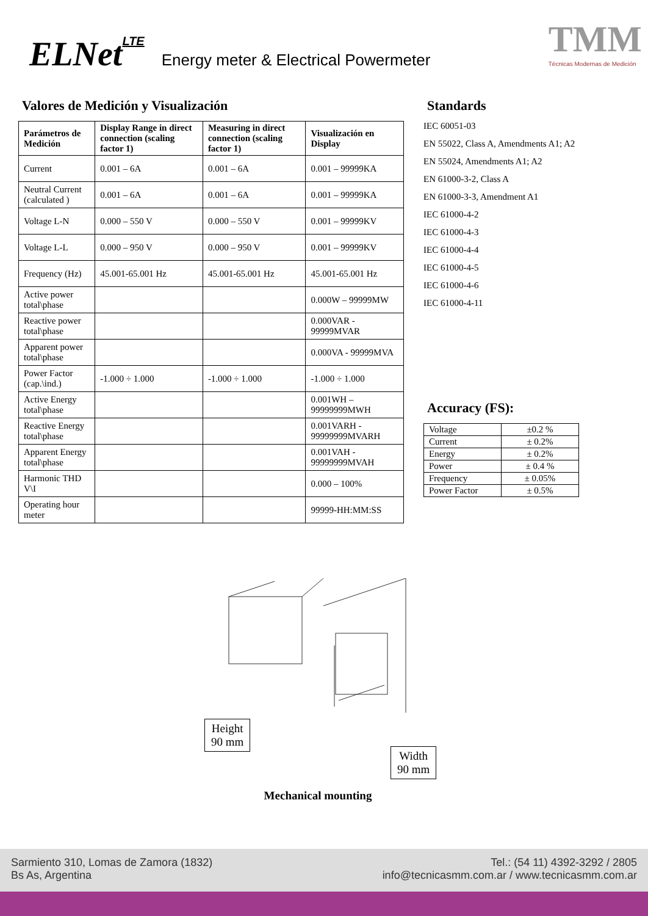ELNetLTE Energy meter & Electrical Powermeter
TMM
Técnicas Modernas de Medición
Valores de Medición y Visualización
| Parámetros de Medición | Display Range in direct connection (scaling factor 1) | Measuring in direct connection (scaling factor 1) | Visualización en Display |
| --- | --- | --- | --- |
| Current | 0.001 – 6A | 0.001 – 6A | 0.001 – 99999KA |
| Neutral Current (calculated ) | 0.001 – 6A | 0.001 – 6A | 0.001 – 99999KA |
| Voltage L-N | 0.000 – 550 V | 0.000 – 550 V | 0.001 – 99999KV |
| Voltage L-L | 0.000 – 950 V | 0.000 – 950 V | 0.001 – 99999KV |
| Frequency (Hz) | 45.001-65.001 Hz | 45.001-65.001 Hz | 45.001-65.001 Hz |
| Active power total\phase | | | 0.000W – 99999MW |
| Reactive power total\phase | | | 0.000VAR - 99999MVAR |
| Apparent power total\phase | | | 0.000VA - 99999MVA |
| Power Factor (cap.\ind.) | -1.000 ÷ 1.000 | -1.000 ÷ 1.000 | -1.000 ÷ 1.000 |
| Active Energy total\phase | | | 0.001WH – 99999999MWH |
| Reactive Energy total\phase | | | 0.001VARH - 99999999MVARH |
| Apparent Energy total\phase | | | 0.001VAH - 99999999MVAH |
| Harmonic THD V\I | | | 0.000 – 100% |
| Operating hour meter | | | 99999-HH:MM:SS |
Standards
IEC 60051-03
EN 55022, Class A, Amendments A1; A2
EN 55024, Amendments A1; A2
EN 61000-3-2, Class A
EN 61000-3-3, Amendment A1
IEC 61000-4-2
IEC 61000-4-3
IEC 61000-4-4
IEC 61000-4-5
IEC 61000-4-6
IEC 61000-4-11
Accuracy (FS):
| Voltage | ±0.2 % |
| Current | ± 0.2% |
| Energy | ± 0.2% |
| Power | ± 0.4 % |
| Frequency | ± 0.05% |
| Power Factor | ± 0.5% |
Height
90 mm
Width
90 mm
Mechanical mounting
Sarmiento 310, Lomas de Zamora (1832)
Bs As, Argentina Tel.: (54 11) 4392-3292 / 2805
info@tecnicasmm.com.ar / www.tecnicasmm.com.ar